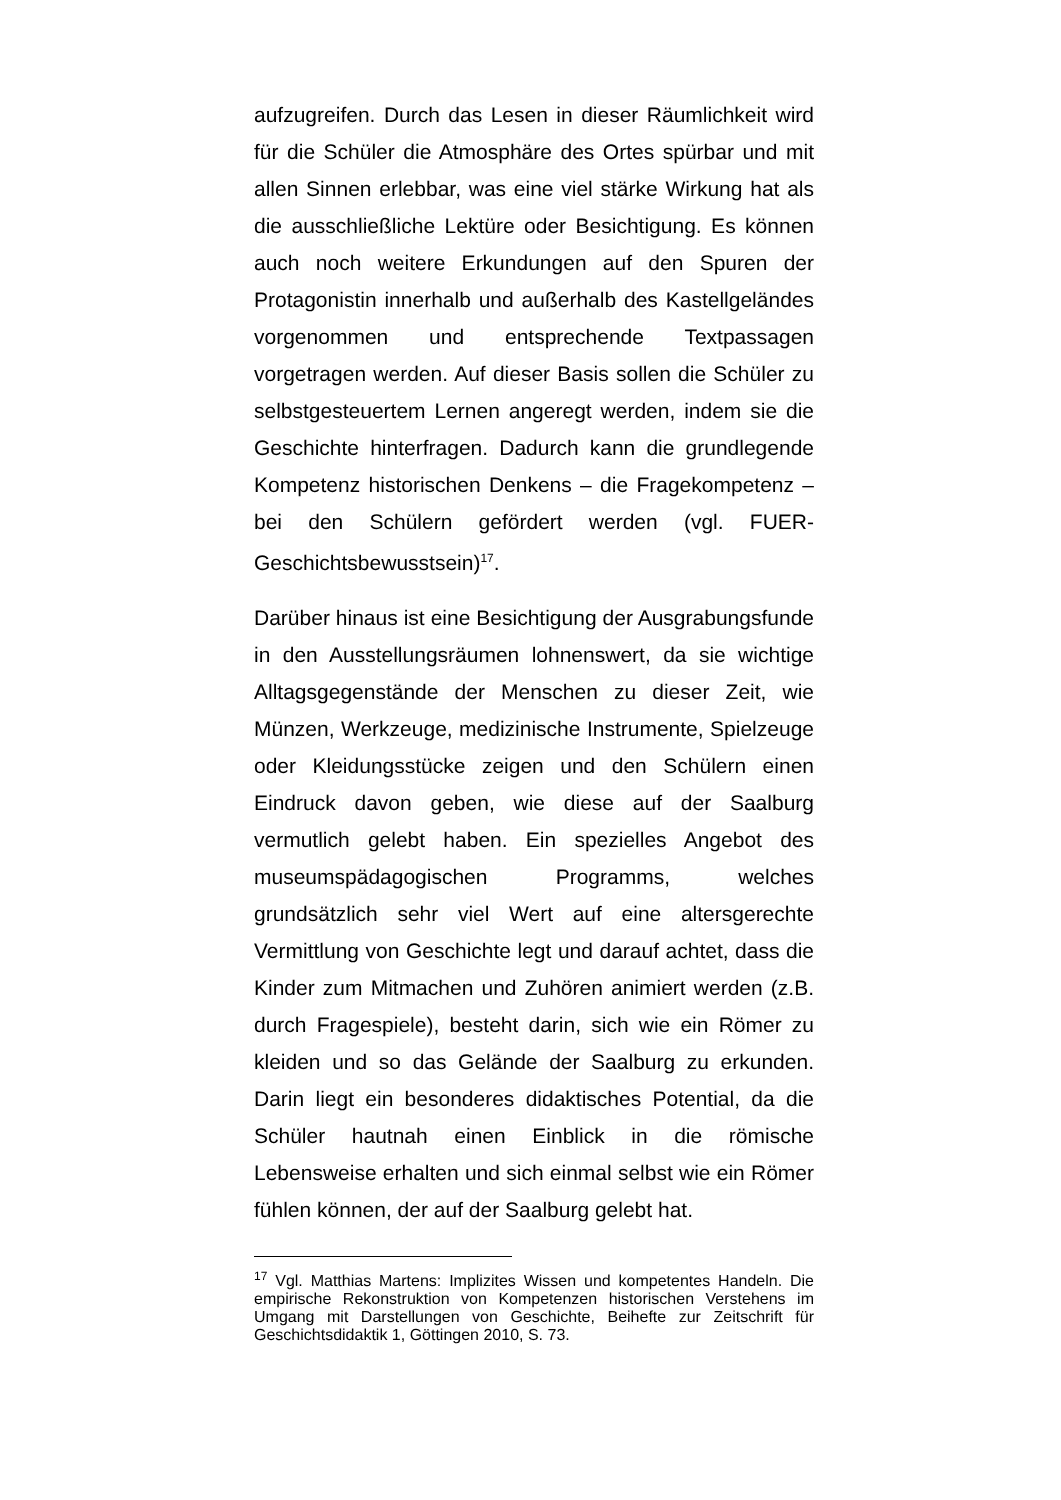aufzugreifen. Durch das Lesen in dieser Räumlichkeit wird für die Schüler die Atmosphäre des Ortes spürbar und mit allen Sinnen erlebbar, was eine viel stärke Wirkung hat als die ausschließliche Lektüre oder Besichtigung. Es können auch noch weitere Erkundungen auf den Spuren der Protagonistin innerhalb und außerhalb des Kastellgeländes vorgenommen und entsprechende Textpassagen vorgetragen werden. Auf dieser Basis sollen die Schüler zu selbstgesteuertem Lernen angeregt werden, indem sie die Geschichte hinterfragen. Dadurch kann die grundlegende Kompetenz historischen Denkens – die Fragekompetenz – bei den Schülern gefördert werden (vgl. FUER-Geschichtsbewusstsein)<sup>17</sup>.
Darüber hinaus ist eine Besichtigung der Ausgrabungsfunde in den Ausstellungsräumen lohnenswert, da sie wichtige Alltagsgegenstände der Menschen zu dieser Zeit, wie Münzen, Werkzeuge, medizinische Instrumente, Spielzeuge oder Kleidungsstücke zeigen und den Schülern einen Eindruck davon geben, wie diese auf der Saalburg vermutlich gelebt haben. Ein spezielles Angebot des museumspädagogischen Programms, welches grundsätzlich sehr viel Wert auf eine altersgerechte Vermittlung von Geschichte legt und darauf achtet, dass die Kinder zum Mitmachen und Zuhören animiert werden (z.B. durch Fragespiele), besteht darin, sich wie ein Römer zu kleiden und so das Gelände der Saalburg zu erkunden. Darin liegt ein besonderes didaktisches Potential, da die Schüler hautnah einen Einblick in die römische Lebensweise erhalten und sich einmal selbst wie ein Römer fühlen können, der auf der Saalburg gelebt hat.
<sup>17</sup> Vgl. Matthias Martens: Implizites Wissen und kompetentes Handeln. Die empirische Rekonstruktion von Kompetenzen historischen Verstehens im Umgang mit Darstellungen von Geschichte, Beihefte zur Zeitschrift für Geschichtsdidaktik 1, Göttingen 2010, S. 73.